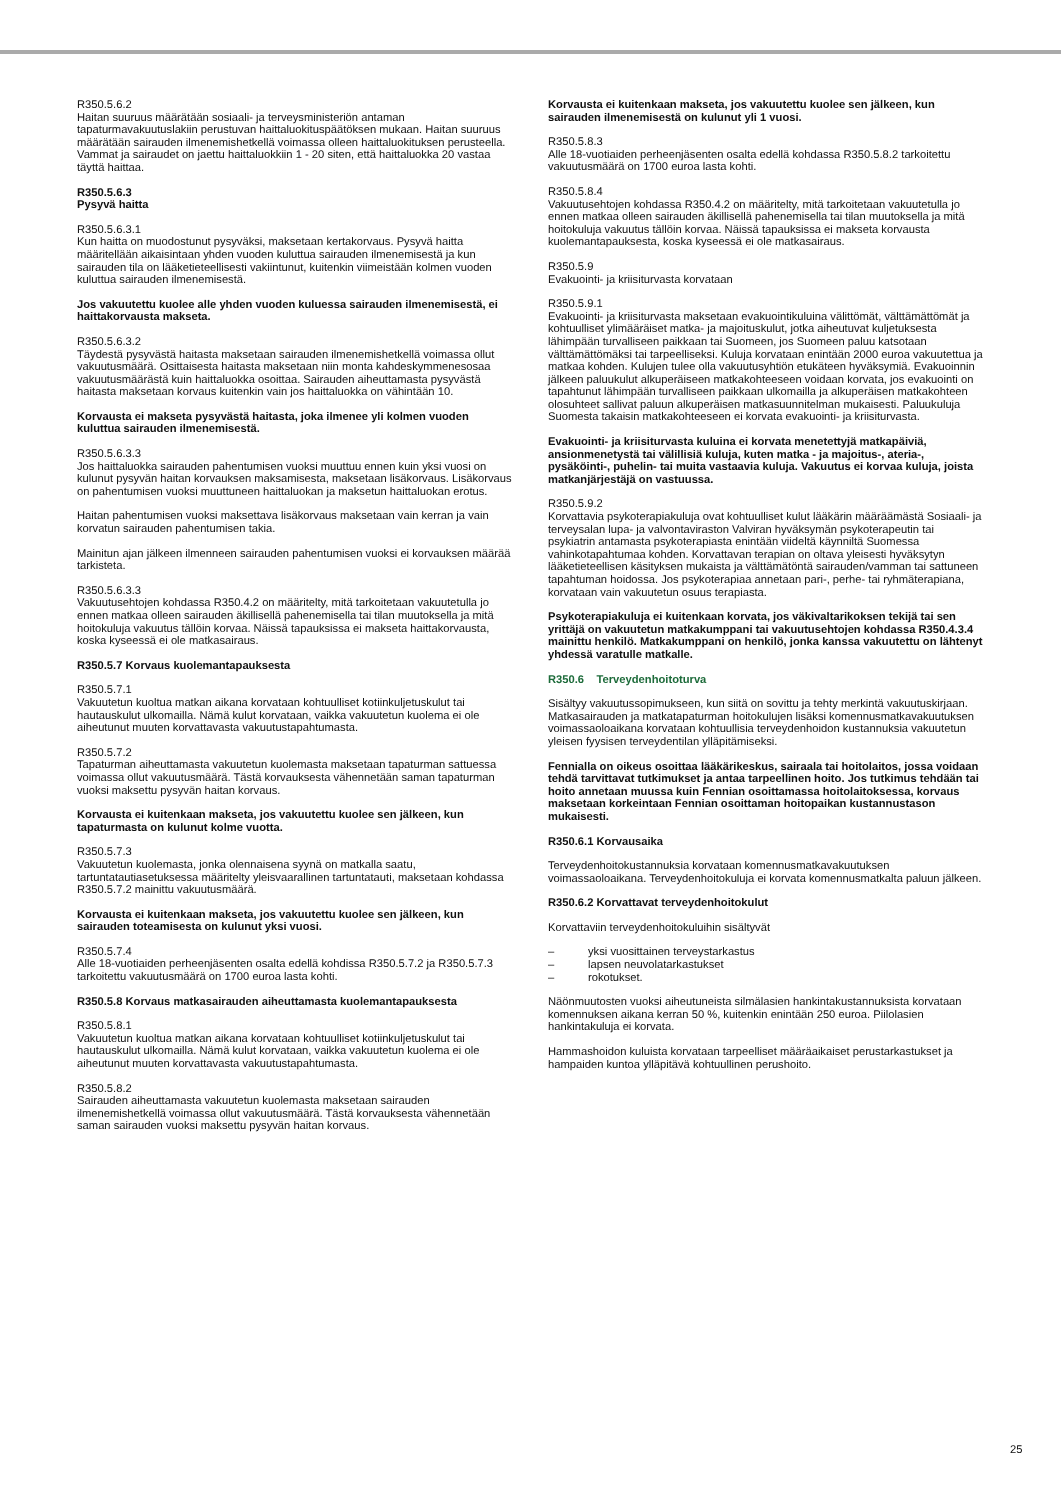R350.5.6.2
Haitan suuruus määrätään sosiaali- ja terveysministeriön antaman tapaturmavakuutuslakiin perustuvan haittaluokituspäätöksen mukaan. Haitan suuruus määrätään sairauden ilmenemishetkellä voimassa olleen haittaluokituksen perusteella. Vammat ja sairaudet on jaettu haittaluokkiin 1 - 20 siten, että haittaluokka 20 vastaa täyttä haittaa.
R350.5.6.3
Pysyvä haitta
R350.5.6.3.1
Kun haitta on muodostunut pysyväksi, maksetaan kertakorvaus. Pysyvä haitta määritellään aikaisintaan yhden vuoden kuluttua sairauden ilmenemisestä ja kun sairauden tila on lääketieteellisesti vakiintunut, kuitenkin viimeistään kolmen vuoden kuluttua sairauden ilmenemisestä.
Jos vakuutettu kuolee alle yhden vuoden kuluessa sairauden ilmenemisestä, ei haittakorvausta makseta.
R350.5.6.3.2
Täydestä pysyvästä haitasta maksetaan sairauden ilmenemishetkellä voimassa ollut vakuutusmäärä. Osittaisesta haitasta maksetaan niin monta kahdeskymmenesosaa vakuutusmäärästä kuin haittaluokka osoittaa. Sairauden aiheuttamasta pysyvästä haitasta maksetaan korvaus kuitenkin vain jos haittaluokka on vähintään 10.
Korvausta ei makseta pysyvästä haitasta, joka ilmenee yli kolmen vuoden kuluttua sairauden ilmenemisestä.
R350.5.6.3.3
Jos haittaluokka sairauden pahentumisen vuoksi muuttuu ennen kuin yksi vuosi on kulunut pysyvän haitan korvauksen maksamisesta, maksetaan lisäkorvaus. Lisäkorvaus on pahentumisen vuoksi muuttuneen haittaluokan ja maksetun haittaluokan erotus.
Haitan pahentumisen vuoksi maksettava lisäkorvaus maksetaan vain kerran ja vain korvatun sairauden pahentumisen takia.
Mainitun ajan jälkeen ilmenneen sairauden pahentumisen vuoksi ei korvauksen määrää tarkisteta.
R350.5.6.3.3
Vakuutusehtojen kohdassa R350.4.2 on määritelty, mitä tarkoitetaan vakuutetulla jo ennen matkaa olleen sairauden äkillisellä pahenemisella tai tilan muutoksella ja mitä hoitokuluja vakuutus tällöin korvaa. Näissä tapauksissa ei makseta haittakorvausta, koska kyseessä ei ole matkasairaus.
R350.5.7 Korvaus kuolemantapauksesta
R350.5.7.1
Vakuutetun kuoltua matkan aikana korvataan kohtuulliset kotiinkuljetuskulut tai hautauskulut ulkomailla. Nämä kulut korvataan, vaikka vakuutetun kuolema ei ole aiheutunut muuten korvattavasta vakuutustapahtumasta.
R350.5.7.2
Tapaturman aiheuttamasta vakuutetun kuolemasta maksetaan tapaturman sattuessa voimassa ollut vakuutusmäärä. Tästä korvauksesta vähennetään saman tapaturman vuoksi maksettu pysyvän haitan korvaus.
Korvausta ei kuitenkaan makseta, jos vakuutettu kuolee sen jälkeen, kun tapaturmasta on kulunut kolme vuotta.
R350.5.7.3
Vakuutetun kuolemasta, jonka olennaisena syynä on matkalla saatu, tartuntatautiasetuksessa määritelty yleisvaarallinen tartuntatauti, maksetaan kohdassa R350.5.7.2 mainittu vakuutusmäärä.
Korvausta ei kuitenkaan makseta, jos vakuutettu kuolee sen jälkeen, kun sairauden toteamisesta on kulunut yksi vuosi.
R350.5.7.4
Alle 18-vuotiaiden perheenjäsenten osalta edellä kohdissa R350.5.7.2 ja R350.5.7.3 tarkoitettu vakuutusmäärä on 1700 euroa lasta kohti.
R350.5.8 Korvaus matkasairauden aiheuttamasta kuolemantapauksesta
R350.5.8.1
Vakuutetun kuoltua matkan aikana korvataan kohtuulliset kotiinkuljetuskulut tai hautauskulut ulkomailla. Nämä kulut korvataan, vaikka vakuutetun kuolema ei ole aiheutunut muuten korvattavasta vakuutustapahtumasta.
R350.5.8.2
Sairauden aiheuttamasta vakuutetun kuolemasta maksetaan sairauden ilmenemishetkellä voimassa ollut vakuutusmäärä. Tästä korvauksesta vähennetään saman sairauden vuoksi maksettu pysyvän haitan korvaus.
Korvausta ei kuitenkaan makseta, jos vakuutettu kuolee sen jälkeen, kun sairauden ilmenemisestä on kulunut yli 1 vuosi.
R350.5.8.3
Alle 18-vuotiaiden perheenjäsenten osalta edellä kohdassa R350.5.8.2 tarkoitettu vakuutusmäärä on 1700 euroa lasta kohti.
R350.5.8.4
Vakuutusehtojen kohdassa R350.4.2 on määritelty, mitä tarkoitetaan vakuutetulla jo ennen matkaa olleen sairauden äkillisellä pahenemisella tai tilan muutoksella ja mitä hoitokuluja vakuutus tällöin korvaa. Näissä tapauksissa ei makseta korvausta kuolemantapauksesta, koska kyseessä ei ole matkasairaus.
R350.5.9
Evakuointi- ja kriisiturvasta korvataan
R350.5.9.1
Evakuointi- ja kriisiturvasta maksetaan evakuointikuluina välittömät, välttämättömät ja kohtuulliset ylimääräiset matka- ja majoituskulut, jotka aiheutuvat kuljetuksesta lähimpään turvalliseen paikkaan tai Suomeen, jos Suomeen paluu katsotaan välttämättömäksi tai tarpeelliseksi. Kuluja korvataan enintään 2000 euroa vakuutettua ja matkaa kohden. Kulujen tulee olla vakuutusyhtiön etukäteen hyväksymiä. Evakuoinnin jälkeen paluukulut alkuperäiseen matkakohteeseen voidaan korvata, jos evakuointi on tapahtunut lähimpään turvalliseen paikkaan ulkomailla ja alkuperäisen matkakohteen olosuhteet sallivat paluun alkuperäisen matkasuunnitelman mukaisesti. Paluukuluja Suomesta takaisin matkakohteeseen ei korvata evakuointi- ja kriisiturvasta.
Evakuointi- ja kriisiturvasta kuluina ei korvata menetettyjä matkapäiviä, ansionmenetystä tai välillisiä kuluja, kuten matka - ja majoitus-, ateria-, pysäköinti-, puhelin- tai muita vastaavia kuluja. Vakuutus ei korvaa kuluja, joista matkanjärjestäjä on vastuussa.
R350.5.9.2
Korvattavia psykoterapiakuluja ovat kohtuulliset kulut lääkärin määräämästä Sosiaali- ja terveysalan lupa- ja valvontaviraston Valviran hyväksymän psykoterapeutin tai psykiatrin antamasta psykoterapiasta enintään viideltä käynniltä Suomessa vahinkotapahtumaa kohden. Korvattavan terapian on oltava yleisesti hyväksytyn lääketieteellisen käsityksen mukaista ja välttämätöntä sairauden/vamman tai sattuneen tapahtuman hoidossa. Jos psykoterapiaa annetaan pari-, perhe- tai ryhmäterapiana, korvataan vain vakuutetun osuus terapiasta.
Psykoterapiakuluja ei kuitenkaan korvata, jos väkivaltarikoksen tekijä tai sen yrittäjä on vakuutetun matkakumppani tai vakuutusehtojen kohdassa R350.4.3.4 mainittu henkilö. Matkakumppani on henkilö, jonka kanssa vakuutettu on lähtenyt yhdessä varatulle matkalle.
R350.6 Terveydenhoitoturva
Sisältyy vakuutussopimukseen, kun siitä on sovittu ja tehty merkintä vakuutuskirjaan. Matkasairauden ja matkatapaturman hoitokulujen lisäksi komennusmatkavakuutuksen voimassaoloaikana korvataan kohtuullisia terveydenhoidon kustannuksia vakuutetun yleisen fyysisen terveydentilan ylläpitämiseksi.
Fennialla on oikeus osoittaa lääkärikeskus, sairaala tai hoitolaitos, jossa voidaan tehdä tarvittavat tutkimukset ja antaa tarpeellinen hoito. Jos tutkimus tehdään tai hoito annetaan muussa kuin Fennian osoittamassa hoitolaitoksessa, korvaus maksetaan korkeintaan Fennian osoittaman hoitopaikan kustannustason mukaisesti.
R350.6.1 Korvausaika
Terveydenhoitokustannuksia korvataan komennusmatkavakuutuksen voimassaoloaikana. Terveydenhoitokuluja ei korvata komennusmatkalta paluun jälkeen.
R350.6.2 Korvattavat terveydenhoitokulut
Korvattaviin terveydenhoitokuluihin sisältyvät
– yksi vuosittainen terveystarkastus
– lapsen neuvolatarkastukset
– rokotukset.
Näönmuutosten vuoksi aiheutuneista silmälasien hankintakustannuksista korvataan komennuksen aikana kerran 50 %, kuitenkin enintään 250 euroa. Piilolasien hankintakuluja ei korvata.
Hammashoidon kuluista korvataan tarpeelliset määräaikaiset perustarkastukset ja hampaiden kuntoa ylläpitävä kohtuullinen perushoito.
25